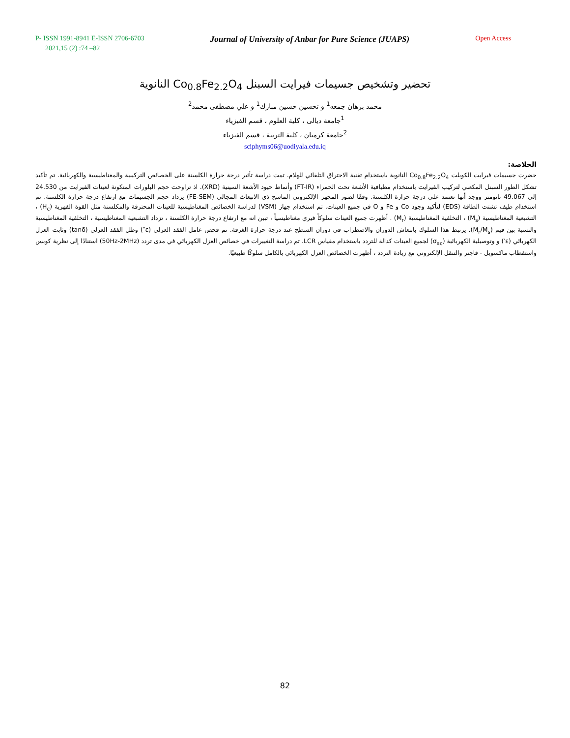P- ISSN 1991-8941 E-ISSN 2706-6703 Journal of University of Anbar for Pure Science (JUAPS) Open Access
2021,15 (2) :74 –82
تحضير وتشخيص جسيمات فيرايت السبنل Co<sub>0.8</sub>Fe<sub>2.2</sub>O<sub>4</sub> النانوية
محمد برهان جمعه<sup>1</sup> و تحسين حسين مبارك<sup>1</sup> و علي مصطفى محمد<sup>2</sup>
<sup>1</sup> جامعة ديالى ، كلية العلوم ، قسم الفيزياء
<sup>2</sup> جامعة كرميان ، كلية التربية ، قسم الفيزياء
sciphyms06@uodiyala.edu.iq
الخلاصة:
حضرت جسيمات فيرايت الكوبلت Co<sub>0.8</sub>Fe<sub>2.2</sub>O<sub>4</sub> النانوية باستخدام تقنية الاحتراق التلقائي للهلام. تمت دراسة تأثير درجة حرارة الكلسنة على الخصائص التركيبية والمغناطيسية والكهربائية. تم تأكيد تشكل الطور السبنل المكعبي لتركيب الفيرايت باستخدام مطيافية الأشعة تحت الحمراء (FT-IR) وأنماط حيود الأشعة السينية (XRD). اذ تراوحت حجم البلورات المتكونة لعينات الفيرايت من 24.530 إلى 49.067 نانومتر ووجد أنها تعتمد على درجة حرارة الكلسنة. وفقًا لصور المجهر الإلكتروني الماسح ذي الانبعاث المجالي (FE-SEM) يزداد حجم الجسيمات مع ارتفاع درجة حرارة الكلسنة. تم استخدام طيف تشتت الطاقة (EDS) لتأكيد وجود Co و Fe و O في جميع العينات. تم استخدام جهاز (VSM) لدراسة الخصائص المغناطيسية للعينات المحترقة والمكلسنة مثل القوة القهرية (H<sub>c</sub>) ، التشبعية المغناطيسية (M<sub>s</sub>) ، التخلفية المغناطيسية (M<sub>r</sub>) . أظهرت جميع العينات سلوكاً فيري مغناطيسياً ، تبين انه مع ارتفاع درجة حرارة الكلسنة ، تزداد التشبعية المغناطيسية ، التخلفية المغناطيسية والنسبة بين قيم (M<sub>r</sub>/M<sub>s</sub>). يرتبط هذا السلوك بانتعاش الدوران والاضطراب في دوران السطح عند درجة حرارة الغرفة. تم فحص عامل الفقد العزلي (ε″) وظل الفقد العزلي (tanδ) وثابت العزل الكهربائي (ε′) و وتوصيلية الكهربائية (σ<sub>ac</sub>) لجميع العينات كدالة للتردد باستخدام مقياس LCR. تم دراسة التغييرات في خصائص العزل الكهربائي في مدى تردد (50Hz-2MHz) استنادًا إلى نظرية كوبس واستقطاب ماكسويل - فاجنر والتنقل الإلكتروني مع زيادة التردد ، أظهرت الخصائص العزل الكهربائي بالكامل سلوكًا طبيعيًا.
82